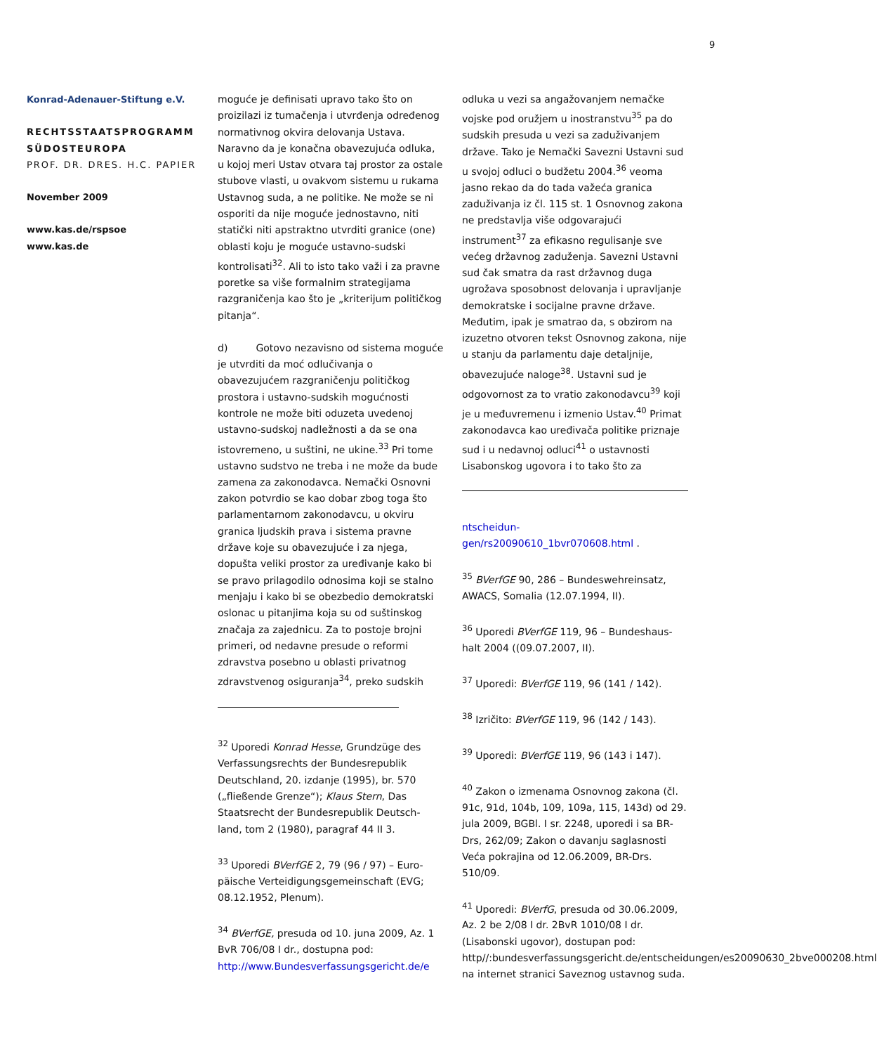9
Konrad-Adenauer-Stiftung e.V.
RECHTSSTAATSPROGRAMM SÜDOSTEUROPA
PROF. DR. DRES. H.C. PAPIER
November 2009
www.kas.de/rspsoe
www.kas.de
moguće je definisati upravo tako što on proizilazi iz tumačenja i utvrđenja određenog normativnog okvira delovanja Ustava. Naravno da je konačna obavezujuća odluka, u kojoj meri Ustav otvara taj prostor za ostale stubove vlasti, u ovakvom sistemu u rukama Ustavnog suda, a ne politike. Ne može se ni osporiti da nije moguće jednostavno, niti statički niti apstraktno utvrditi granice (one) oblasti koju je moguće ustavno-sudski kontrolisati<sup>32</sup>. Ali to isto tako važi i za pravne poretke sa više formalnim strategijama razgraničenja kao što je „kriterijum političkog pitanja“.
d) Gotovo nezavisno od sistema moguće je utvrditi da moć odlučivanja o obavezujućem razgraničenju političkog prostora i ustavno-sudskih mogućnosti kontrole ne može biti oduzeta uvedenoj ustavno-sudskoj nadležnosti a da se ona istovremeno, u suštini, ne ukine.<sup>33</sup> Pri tome ustavno sudstvo ne treba i ne može da bude zamena za zakonodavca. Nemački Osnovni zakon potvrdio se kao dobar zbog toga što parlamentarnom zakonodavcu, u okviru granica ljudskih prava i sistema pravne države koje su obavezujuće i za njega, dopušta veliki prostor za uređivanje kako bi se pravo prilagodilo odnosima koji se stalno menjaju i kako bi se obezbedio demokratski oslonac u pitanjima koja su od suštinskog značaja za zajednicu. Za to postoje brojni primeri, od nedavne presude o reformi zdravstva posebno u oblasti privatnog zdravstvenog osiguranja<sup>34</sup>, preko sudskih
<sup>32</sup> Uporedi Konrad Hesse, Grundzüge des Verfassungsrechts der Bundesrepublik Deutschland, 20. izdanje (1995), br. 570 („fließende Grenze“); Klaus Stern, Das Staatsrecht der Bundesrepublik Deutsch-land, tom 2 (1980), paragraf 44 II 3.
<sup>33</sup> Uporedi BVerfGE 2, 79 (96 / 97) – Euro-päische Verteidigungsgemeinschaft (EVG; 08.12.1952, Plenum).
<sup>34</sup> BVerfGE, presuda od 10. juna 2009, Az. 1 BvR 706/08 I dr., dostupna pod: http://www.Bundesverfassungsgericht.de/e
odluka u vezi sa angažovanjem nemačke vojske pod oružjem u inostranstvu<sup>35</sup> pa do sudskih presuda u vezi sa zaduživanjem države. Tako je Nemački Savezni Ustavni sud u svojoj odluci o budžetu 2004.<sup>36</sup> veoma jasno rekao da do tada važeća granica zaduživanja iz čl. 115 st. 1 Osnovnog zakona ne predstavlja više odgovarajući instrument<sup>37</sup> za efikasno regulisanje sve većeg državnog zaduženja. Savezni Ustavni sud čak smatra da rast državnog duga ugrožava sposobnost delovanja i upravljanje demokratske i socijalne pravne države. Međutim, ipak je smatrao da, s obzirom na izuzetno otvoren tekst Osnovnog zakona, nije u stanju da parlamentu daje detaljnije, obavezujuće naloge<sup>38</sup>. Ustavni sud je odgovornost za to vratio zakonodavcu<sup>39</sup> koji je u međuvremenu i izmenio Ustav.<sup>40</sup> Primat zakonodavca kao uređivača politike priznaje sud i u nedavnoj odluci<sup>41</sup> o ustavnosti Lisabonskog ugovora i to tako što za
ntscheidun-gen/rs20090610_1bvr070608.html .
<sup>35</sup> BVerfGE 90, 286 – Bundeswehreinsatz, AWACS, Somalia (12.07.1994, II).
<sup>36</sup> Uporedi BVerfGE 119, 96 – Bundeshaus-halt 2004 ((09.07.2007, II).
<sup>37</sup> Uporedi: BVerfGE 119, 96 (141 / 142).
<sup>38</sup> Izričito: BVerfGE 119, 96 (142 / 143).
<sup>39</sup> Uporedi: BVerfGE 119, 96 (143 i 147).
<sup>40</sup> Zakon o izmenama Osnovnog zakona (čl. 91c, 91d, 104b, 109, 109a, 115, 143d) od 29. jula 2009, BGBl. I sr. 2248, uporedi i sa BR-Drs, 262/09; Zakon o davanju saglasnosti Veća pokrajina od 12.06.2009, BR-Drs. 510/09.
<sup>41</sup> Uporedi: BVerfG, presuda od 30.06.2009, Az. 2 be 2/08 I dr. 2BvR 1010/08 I dr. (Lisabonski ugovor), dostupan pod: http//:bundesverfassungsgericht.de/entscheidungen/es20090630_2bve000208.html na internet stranici Saveznog ustavnog suda.